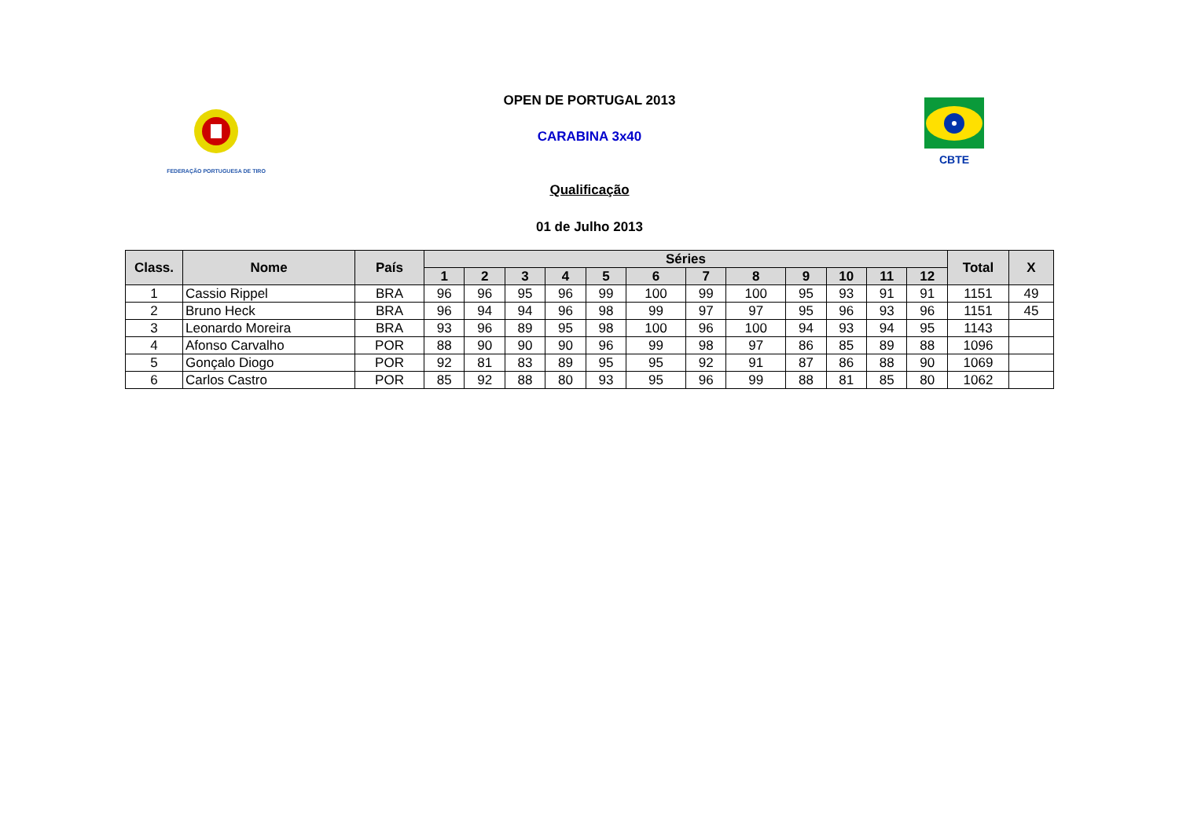FEDERAÇÃO PORTUGUESA DE TIRO
CBTE
OPEN DE PORTUGAL 2013
CARABINA 3x40
Qualificação
01 de Julho 2013
| Class. | Nome | País | Séries | | | | | | | | | | | | Total | X |
| --- | --- | --- | --- | --- | --- | --- | --- | --- | --- | --- | --- | --- | --- | --- | --- | --- |
| | | | 1 | 2 | 3 | 4 | 5 | 6 | 7 | 8 | 9 | 10 | 11 | 12 | | |
| 1 | Cassio Rippel | BRA | 96 | 96 | 95 | 96 | 99 | 100 | 99 | 100 | 95 | 93 | 91 | 91 | 1151 | 49 |
| 2 | Bruno Heck | BRA | 96 | 94 | 94 | 96 | 98 | 99 | 97 | 97 | 95 | 96 | 93 | 96 | 1151 | 45 |
| 3 | Leonardo Moreira | BRA | 93 | 96 | 89 | 95 | 98 | 100 | 96 | 100 | 94 | 93 | 94 | 95 | 1143 | |
| 4 | Afonso Carvalho | POR | 88 | 90 | 90 | 90 | 96 | 99 | 98 | 97 | 86 | 85 | 89 | 88 | 1096 | |
| 5 | Gonçalo Diogo | POR | 92 | 81 | 83 | 89 | 95 | 95 | 92 | 91 | 87 | 86 | 88 | 90 | 1069 | |
| 6 | Carlos Castro | POR | 85 | 92 | 88 | 80 | 93 | 95 | 96 | 99 | 88 | 81 | 85 | 80 | 1062 | |